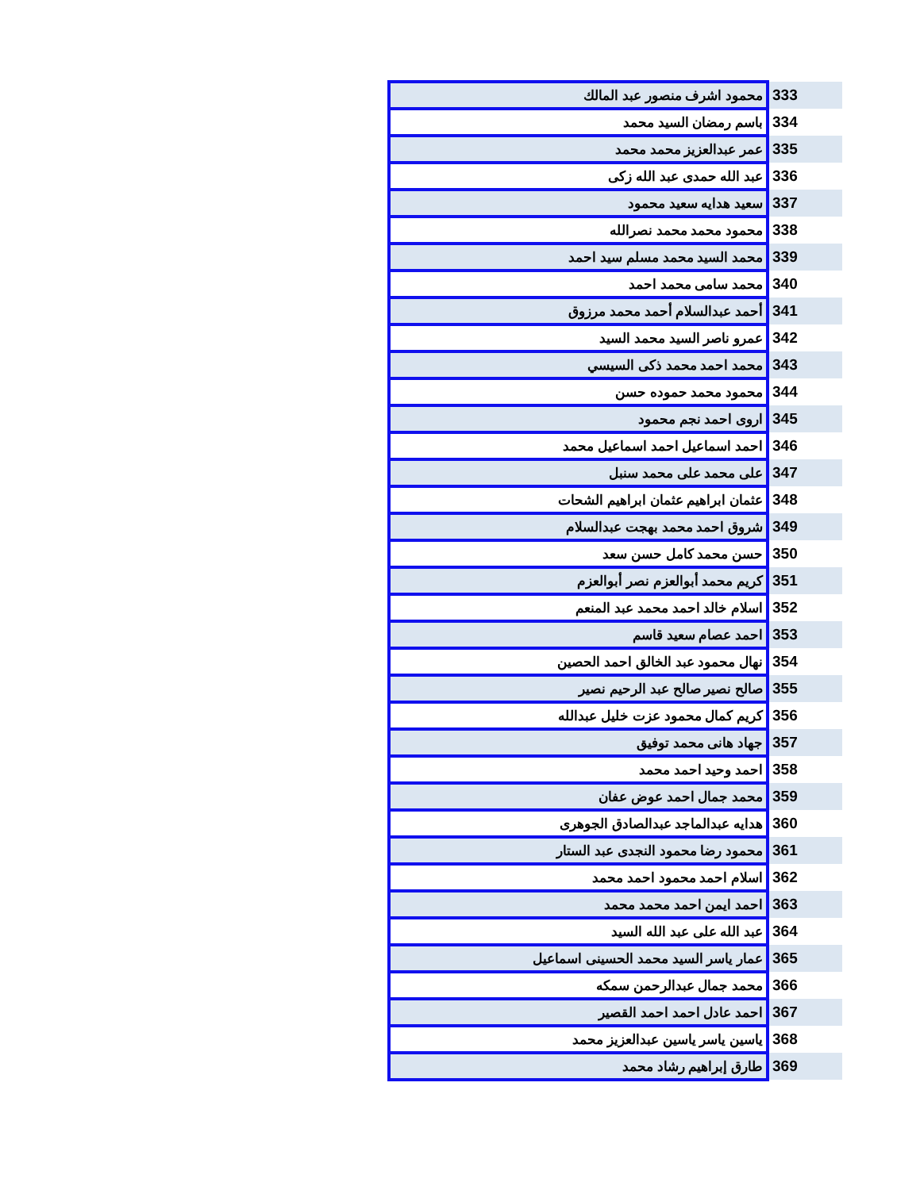| 333 | محمود اشرف منصور عبد المالك |
| 334 | باسم رمضان السيد محمد |
| 335 | عمر عبدالعزيز محمد محمد |
| 336 | عبد الله حمدى عبد الله زكى |
| 337 | سعيد هدايه سعيد محمود |
| 338 | محمود محمد محمد نصرالله |
| 339 | محمد السيد محمد مسلم سيد احمد |
| 340 | محمد سامى محمد احمد |
| 341 | أحمد عبدالسلام أحمد محمد مرزوق |
| 342 | عمرو ناصر السيد محمد السيد |
| 343 | محمد احمد محمد ذكى السيسي |
| 344 | محمود محمد حموده حسن |
| 345 | اروى احمد نجم محمود |
| 346 | احمد اسماعيل احمد اسماعيل محمد |
| 347 | على محمد على محمد سنبل |
| 348 | عثمان ابراهيم عثمان ابراهيم الشحات |
| 349 | شروق احمد محمد بهجت عبدالسلام |
| 350 | حسن محمد كامل حسن سعد |
| 351 | كريم محمد أبوالعزم نصر أبوالعزم |
| 352 | اسلام خالد احمد محمد عبد المنعم |
| 353 | احمد عصام سعيد قاسم |
| 354 | نهال محمود عبد الخالق احمد الحصين |
| 355 | صالح نصير صالح عبد الرحيم نصير |
| 356 | كريم كمال محمود عزت خليل عبدالله |
| 357 | جهاد هانى محمد توفيق |
| 358 | احمد وحيد احمد محمد |
| 359 | محمد جمال احمد عوض عفان |
| 360 | هدايه عبدالماجد عبدالصادق الجوهرى |
| 361 | محمود رضا محمود النجدى عبد الستار |
| 362 | اسلام احمد محمود احمد محمد |
| 363 | احمد ايمن احمد محمد محمد |
| 364 | عبد الله على عبد الله السيد |
| 365 | عمار ياسر السيد محمد الحسينى اسماعيل |
| 366 | محمد جمال عبدالرحمن سمكه |
| 367 | احمد عادل احمد احمد القصير |
| 368 | ياسين ياسر ياسين عبدالعزيز محمد |
| 369 | طارق إبراهيم رشاد محمد |